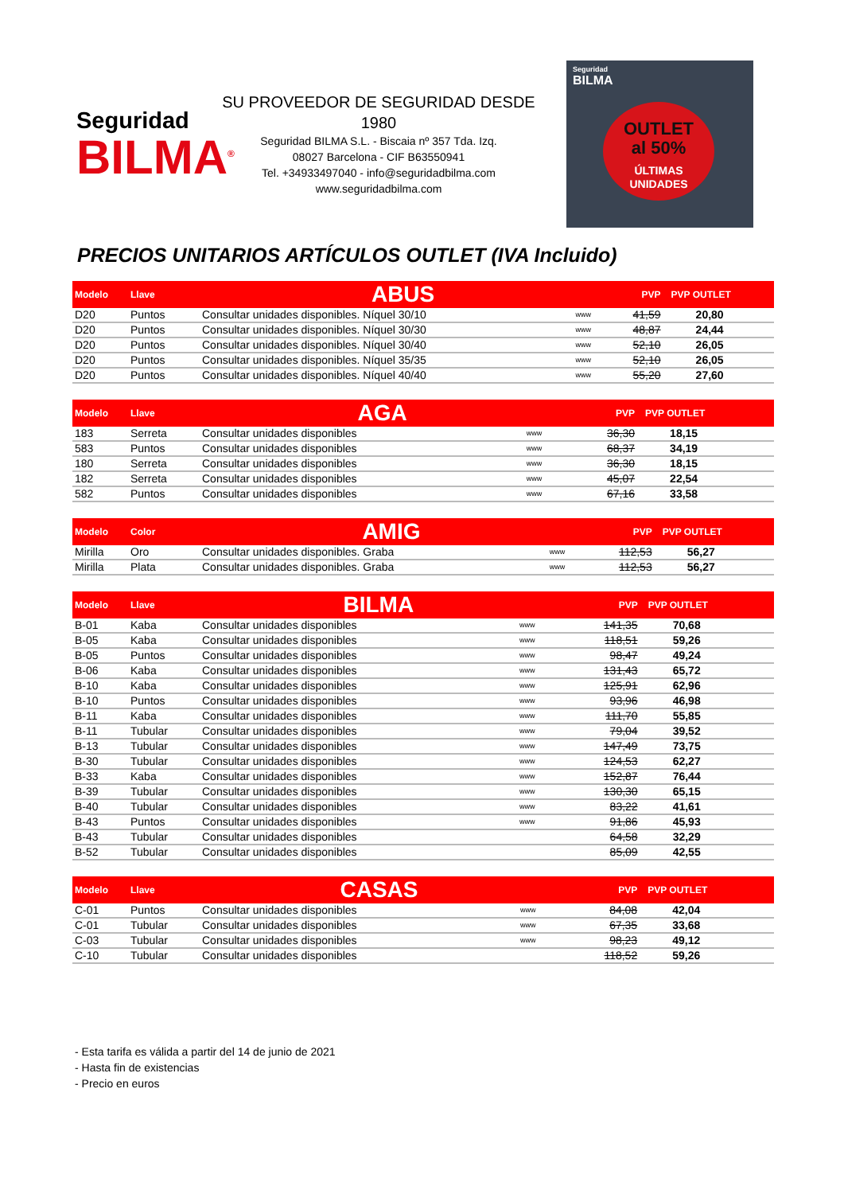Seguridad
BILMA<sup>®</sup>
SU PROVEEDOR DE SEGURIDAD DESDE 1980
Seguridad BILMA S.L. - Biscaia nº 357 Tda. Izq.
08027 Barcelona - CIF B63550941
Tel. +34933497040 - info@seguridadbilma.com
www.seguridadbilma.com
Seguridad
BILMA
OUTLET
al 50%
ÚLTIMAS
UNIDADES
PRECIOS UNITARIOS ARTÍCULOS OUTLET (IVA Incluido)
| Modelo | Llave | ABUS | | PVP | PVP OUTLET |
| --- | --- | --- | --- | --- | --- |
| D20 | Puntos | Consultar unidades disponibles. Níquel 30/10 | www | 41,59 | 20,80 |
| D20 | Puntos | Consultar unidades disponibles. Níquel 30/30 | www | 48,87 | 24,44 |
| D20 | Puntos | Consultar unidades disponibles. Níquel 30/40 | www | 52,10 | 26,05 |
| D20 | Puntos | Consultar unidades disponibles. Níquel 35/35 | www | 52,10 | 26,05 |
| D20 | Puntos | Consultar unidades disponibles. Níquel 40/40 | www | 55,20 | 27,60 |
| Modelo | Llave | AGA | | PVP | PVP OUTLET |
| --- | --- | --- | --- | --- | --- |
| 183 | Serreta | Consultar unidades disponibles | www | 36,30 | 18,15 |
| 583 | Puntos | Consultar unidades disponibles | www | 68,37 | 34,19 |
| 180 | Serreta | Consultar unidades disponibles | www | 36,30 | 18,15 |
| 182 | Serreta | Consultar unidades disponibles | www | 45,07 | 22,54 |
| 582 | Puntos | Consultar unidades disponibles | www | 67,16 | 33,58 |
| Modelo | Color | AMIG | | PVP | PVP OUTLET |
| --- | --- | --- | --- | --- | --- |
| Mirilla | Oro | Consultar unidades disponibles. Graba | www | 112,53 | 56,27 |
| Mirilla | Plata | Consultar unidades disponibles. Graba | www | 112,53 | 56,27 |
| Modelo | Llave | BILMA | | PVP | PVP OUTLET |
| --- | --- | --- | --- | --- | --- |
| B-01 | Kaba | Consultar unidades disponibles | www | 141,35 | 70,68 |
| B-05 | Kaba | Consultar unidades disponibles | www | 118,51 | 59,26 |
| B-05 | Puntos | Consultar unidades disponibles | www | 98,47 | 49,24 |
| B-06 | Kaba | Consultar unidades disponibles | www | 131,43 | 65,72 |
| B-10 | Kaba | Consultar unidades disponibles | www | 125,91 | 62,96 |
| B-10 | Puntos | Consultar unidades disponibles | www | 93,96 | 46,98 |
| B-11 | Kaba | Consultar unidades disponibles | www | 111,70 | 55,85 |
| B-11 | Tubular | Consultar unidades disponibles | www | 79,04 | 39,52 |
| B-13 | Tubular | Consultar unidades disponibles | www | 147,49 | 73,75 |
| B-30 | Tubular | Consultar unidades disponibles | www | 124,53 | 62,27 |
| B-33 | Kaba | Consultar unidades disponibles | www | 152,87 | 76,44 |
| B-39 | Tubular | Consultar unidades disponibles | www | 130,30 | 65,15 |
| B-40 | Tubular | Consultar unidades disponibles | www | 83,22 | 41,61 |
| B-43 | Puntos | Consultar unidades disponibles | www | 91,86 | 45,93 |
| B-43 | Tubular | Consultar unidades disponibles | | 64,58 | 32,29 |
| B-52 | Tubular | Consultar unidades disponibles | | 85,09 | 42,55 |
| Modelo | Llave | CASAS | | PVP | PVP OUTLET |
| --- | --- | --- | --- | --- | --- |
| C-01 | Puntos | Consultar unidades disponibles | www | 84,08 | 42,04 |
| C-01 | Tubular | Consultar unidades disponibles | www | 67,35 | 33,68 |
| C-03 | Tubular | Consultar unidades disponibles | www | 98,23 | 49,12 |
| C-10 | Tubular | Consultar unidades disponibles | | 118,52 | 59,26 |
- Esta tarifa es válida a partir del 14 de junio de 2021
- Hasta fin de existencias
- Precio en euros